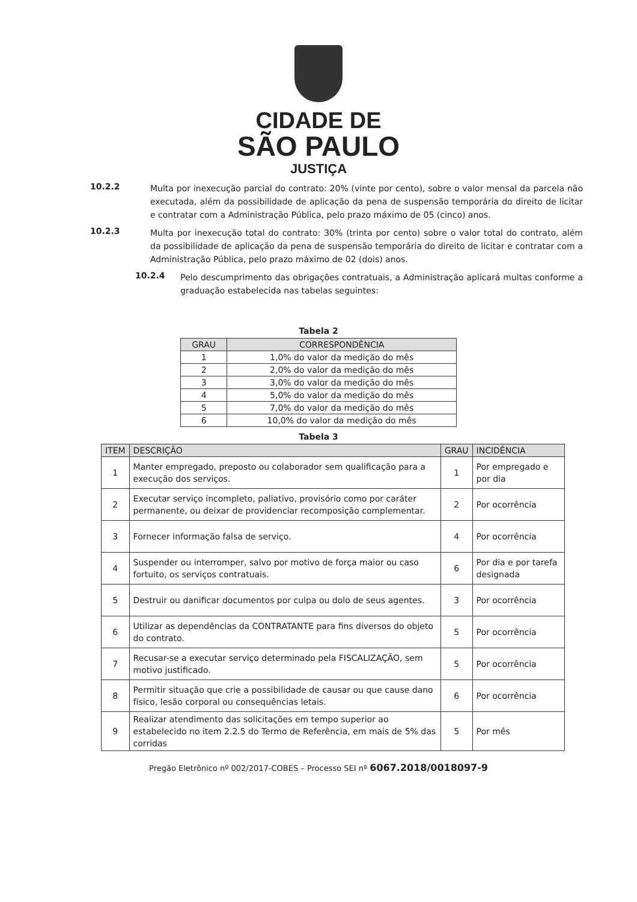CIDADE DE
SÃO PAULO
JUSTIÇA
10.2.2
Multa por inexecução parcial do contrato: 20% (vinte por cento), sobre o valor mensal da parcela não executada, além da possibilidade de aplicação da pena de suspensão temporária do direito de licitar e contratar com a Administração Pública, pelo prazo máximo de 05 (cinco) anos.
10.2.3
Multa por inexecução total do contrato: 30% (trinta por cento) sobre o valor total do contrato, além da possibilidade de aplicação da pena de suspensão temporária do direito de licitar e contratar com a Administração Pública, pelo prazo máximo de 02 (dois) anos.
10.2.4
Pelo descumprimento das obrigações contratuais, a Administração aplicará multas conforme a graduação estabelecida nas tabelas seguintes:
Tabela 2
| GRAU | CORRESPONDÊNCIA |
| --- | --- |
| 1 | 1,0% do valor da medição do mês |
| 2 | 2,0% do valor da medição do mês |
| 3 | 3,0% do valor da medição do mês |
| 4 | 5,0% do valor da medição do mês |
| 5 | 7,0% do valor da medição do mês |
| 6 | 10,0% do valor da medição do mês |
Tabela 3
| ITEM | DESCRIÇÃO | GRAU | INCIDÊNCIA |
| --- | --- | --- | --- |
| 1 | Manter empregado, preposto ou colaborador sem qualificação para a execução dos serviços. | 1 | Por empregado e por dia |
| 2 | Executar serviço incompleto, paliativo, provisório como por caráter permanente, ou deixar de providenciar recomposição complementar. | 2 | Por ocorrência |
| 3 | Fornecer informação falsa de serviço. | 4 | Por ocorrência |
| 4 | Suspender ou interromper, salvo por motivo de força maior ou caso fortuito, os serviços contratuais. | 6 | Por dia e por tarefa designada |
| 5 | Destruir ou danificar documentos por culpa ou dolo de seus agentes. | 3 | Por ocorrência |
| 6 | Utilizar as dependências da CONTRATANTE para fins diversos do objeto do contrato. | 5 | Por ocorrência |
| 7 | Recusar-se a executar serviço determinado pela FISCALIZAÇÃO, sem motivo justificado. | 5 | Por ocorrência |
| 8 | Permitir situação que crie a possibilidade de causar ou que cause dano físico, lesão corporal ou consequências letais. | 6 | Por ocorrência |
| 9 | Realizar atendimento das solicitações em tempo superior ao estabelecido no item 2.2.5 do Termo de Referência, em mais de 5% das corridas | 5 | Por mês |
Pregão Eletrônico nº 002/2017-COBES – Processo SEI nº 6067.2018/0018097-9